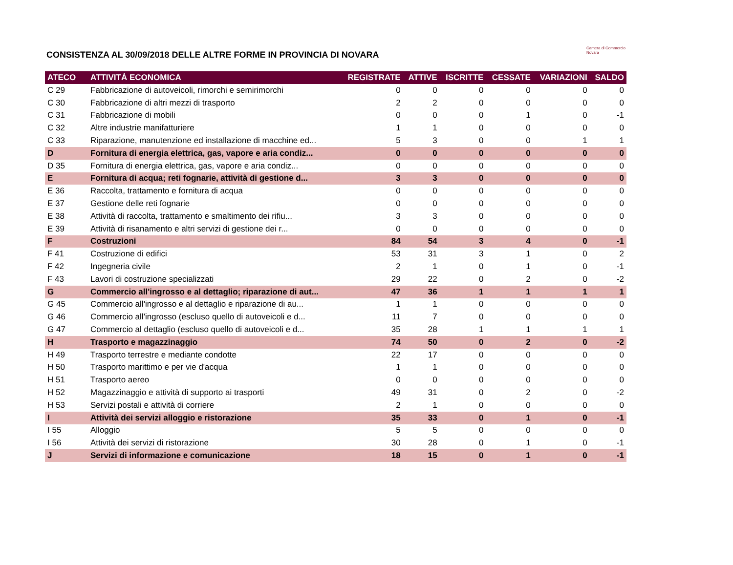CONSISTENZA AL 30/09/2018 DELLE ALTRE FORME IN PROVINCIA DI NOVARA
Camera di Commercio
Novara
| ATECO | ATTIVITÀ ECONOMICA | REGISTRATE | ATTIVE | ISCRITTE | CESSATE | VARIAZIONI | SALDO |
| --- | --- | --- | --- | --- | --- | --- | --- |
| C 29 | Fabbricazione di autoveicoli, rimorchi e semirimorchi | 0 | 0 | 0 | 0 | 0 | 0 |
| C 30 | Fabbricazione di altri mezzi di trasporto | 2 | 2 | 0 | 0 | 0 | 0 |
| C 31 | Fabbricazione di mobili | 0 | 0 | 0 | 1 | 0 | -1 |
| C 32 | Altre industrie manifatturiere | 1 | 1 | 0 | 0 | 0 | 0 |
| C 33 | Riparazione, manutenzione ed installazione di macchine ed... | 5 | 3 | 0 | 0 | 1 | 1 |
| D | Fornitura di energia elettrica, gas, vapore e aria condiz... | 0 | 0 | 0 | 0 | 0 | 0 |
| D 35 | Fornitura di energia elettrica, gas, vapore e aria condiz... | 0 | 0 | 0 | 0 | 0 | 0 |
| E | Fornitura di acqua; reti fognarie, attività di gestione d... | 3 | 3 | 0 | 0 | 0 | 0 |
| E 36 | Raccolta, trattamento e fornitura di acqua | 0 | 0 | 0 | 0 | 0 | 0 |
| E 37 | Gestione delle reti fognarie | 0 | 0 | 0 | 0 | 0 | 0 |
| E 38 | Attività di raccolta, trattamento e smaltimento dei rifiu... | 3 | 3 | 0 | 0 | 0 | 0 |
| E 39 | Attività di risanamento e altri servizi di gestione dei r... | 0 | 0 | 0 | 0 | 0 | 0 |
| F | Costruzioni | 84 | 54 | 3 | 4 | 0 | -1 |
| F 41 | Costruzione di edifici | 53 | 31 | 3 | 1 | 0 | 2 |
| F 42 | Ingegneria civile | 2 | 1 | 0 | 1 | 0 | -1 |
| F 43 | Lavori di costruzione specializzati | 29 | 22 | 0 | 2 | 0 | -2 |
| G | Commercio all'ingrosso e al dettaglio; riparazione di aut... | 47 | 36 | 1 | 1 | 1 | 1 |
| G 45 | Commercio all'ingrosso e al dettaglio e riparazione di au... | 1 | 1 | 0 | 0 | 0 | 0 |
| G 46 | Commercio all'ingrosso (escluso quello di autoveicoli e d... | 11 | 7 | 0 | 0 | 0 | 0 |
| G 47 | Commercio al dettaglio (escluso quello di autoveicoli e d... | 35 | 28 | 1 | 1 | 1 | 1 |
| H | Trasporto e magazzinaggio | 74 | 50 | 0 | 2 | 0 | -2 |
| H 49 | Trasporto terrestre e mediante condotte | 22 | 17 | 0 | 0 | 0 | 0 |
| H 50 | Trasporto marittimo e per vie d'acqua | 1 | 1 | 0 | 0 | 0 | 0 |
| H 51 | Trasporto aereo | 0 | 0 | 0 | 0 | 0 | 0 |
| H 52 | Magazzinaggio e attività di supporto ai trasporti | 49 | 31 | 0 | 2 | 0 | -2 |
| H 53 | Servizi postali e attività di corriere | 2 | 1 | 0 | 0 | 0 | 0 |
| I | Attività dei servizi alloggio e ristorazione | 35 | 33 | 0 | 1 | 0 | -1 |
| I 55 | Alloggio | 5 | 5 | 0 | 0 | 0 | 0 |
| I 56 | Attività dei servizi di ristorazione | 30 | 28 | 0 | 1 | 0 | -1 |
| J | Servizi di informazione e comunicazione | 18 | 15 | 0 | 1 | 0 | -1 |